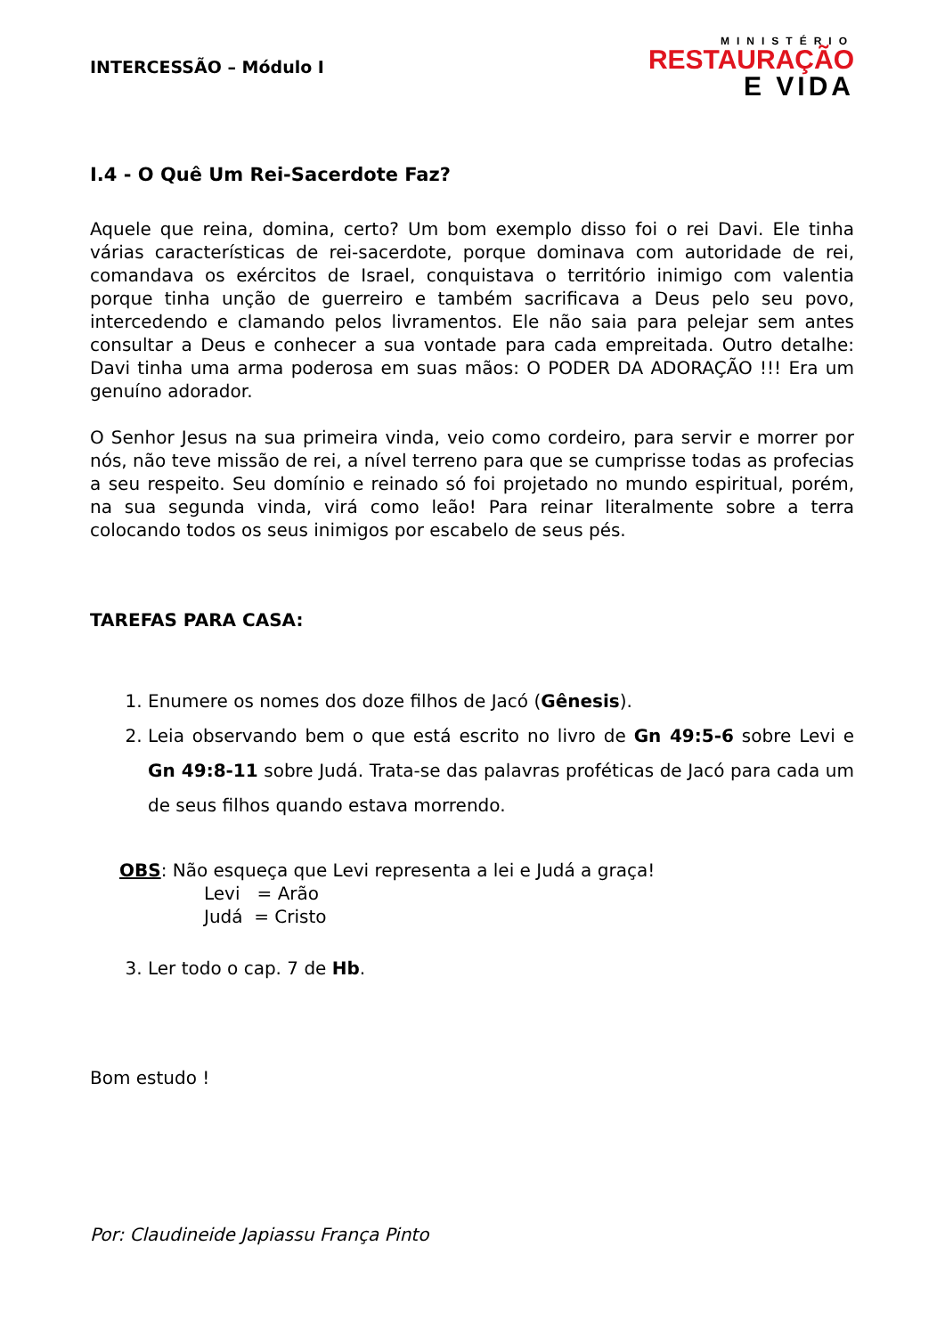INTERCESSÃO – Módulo I
MINISTÉRIO
RESTAURAÇÃO
E VIDA
I.4 - O Quê Um Rei-Sacerdote Faz?
Aquele que reina, domina, certo? Um bom exemplo disso foi o rei Davi. Ele tinha várias características de rei-sacerdote, porque dominava com autoridade de rei, comandava os exércitos de Israel, conquistava o território inimigo com valentia porque tinha unção de guerreiro e também sacrificava a Deus pelo seu povo, intercedendo e clamando pelos livramentos. Ele não saia para pelejar sem antes consultar a Deus e conhecer a sua vontade para cada empreitada. Outro detalhe: Davi tinha uma arma poderosa em suas mãos: O PODER DA ADORAÇÃO !!! Era um genuíno adorador.
O Senhor Jesus na sua primeira vinda, veio como cordeiro, para servir e morrer por nós, não teve missão de rei, a nível terreno para que se cumprisse todas as profecias a seu respeito. Seu domínio e reinado só foi projetado no mundo espiritual, porém, na sua segunda vinda, virá como leão! Para reinar literalmente sobre a terra colocando todos os seus inimigos por escabelo de seus pés.
TAREFAS PARA CASA:
1. Enumere os nomes dos doze filhos de Jacó (Gênesis).
2. Leia observando bem o que está escrito no livro de Gn 49:5-6 sobre Levi e Gn 49:8-11 sobre Judá. Trata-se das palavras proféticas de Jacó para cada um de seus filhos quando estava morrendo.
OBS: Não esqueça que Levi representa a lei e Judá a graça!
Levi = Arão
Judá = Cristo
3. Ler todo o cap. 7 de Hb.
Bom estudo !
Por: Claudineide Japiassu França Pinto